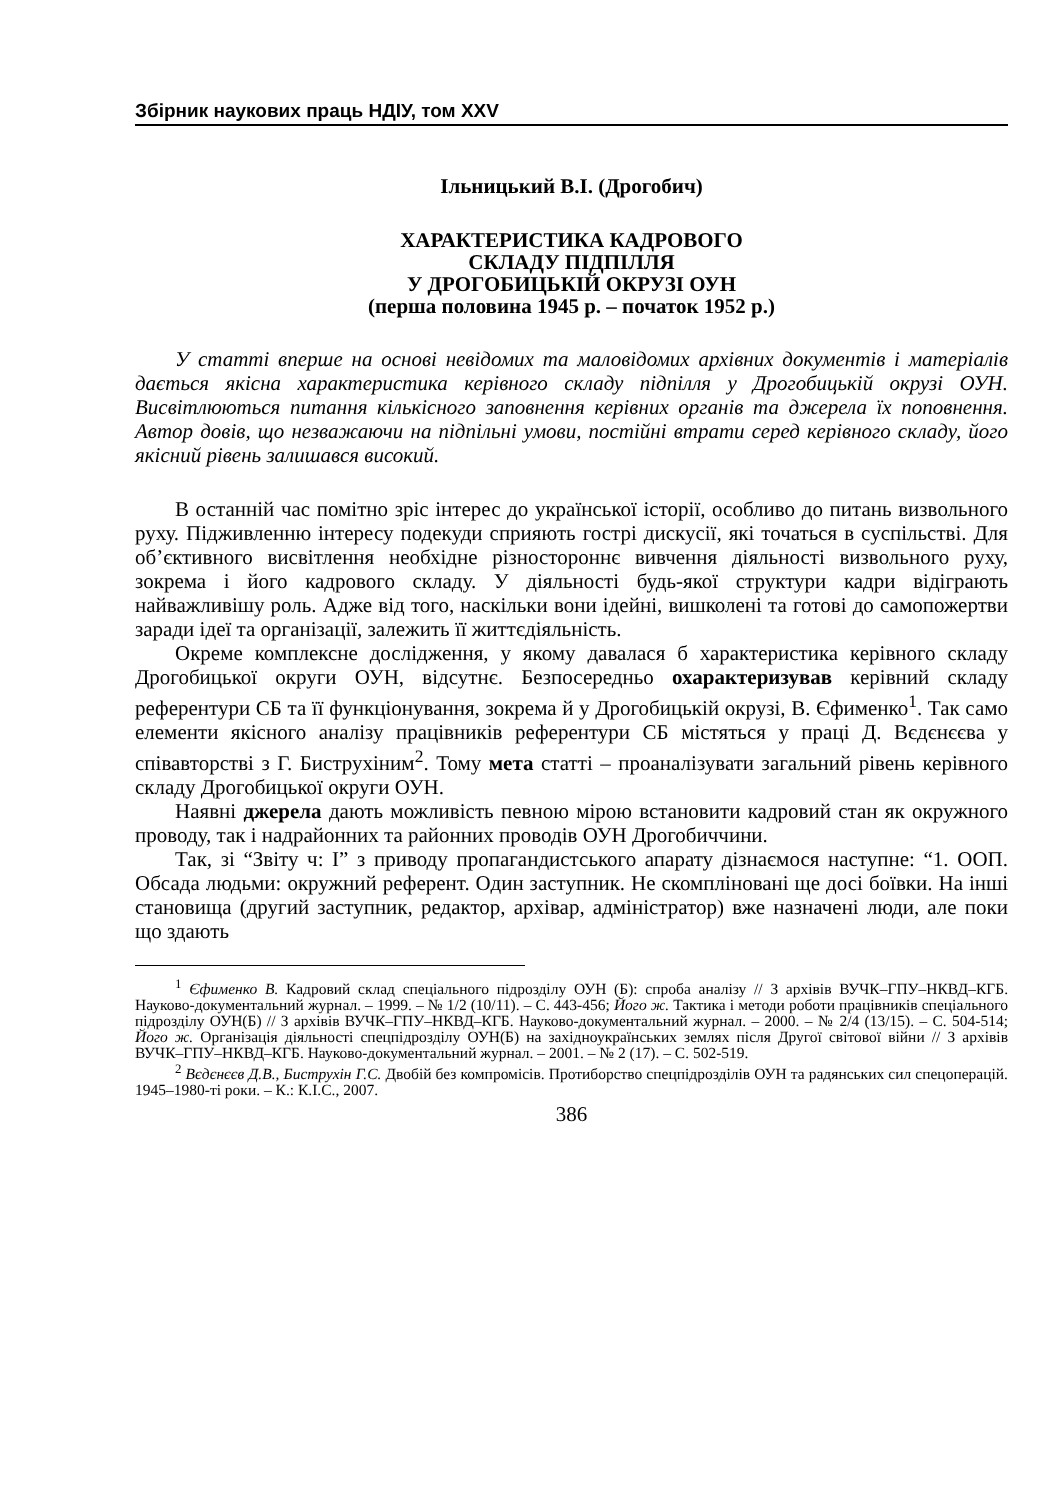Збірник наукових праць НДІУ, том XXV
Ільницький В.І. (Дрогобич)
ХАРАКТЕРИСТИКА КАДРОВОГО
СКЛАДУ ПІДПІЛЛЯ
У ДРОГОБИЦЬКІЙ ОКРУЗІ ОУН
(перша половина 1945 р. – початок 1952 р.)
У статті вперше на основі невідомих та маловідомих архівних документів і матеріалів дається якісна характеристика керівного складу підпілля у Дрогобицькій окрузі ОУН. Висвітлюються питання кількісного заповнення керівних органів та джерела їх поповнення. Автор довів, що незважаючи на підпільні умови, постійні втрати серед керівного складу, його якісний рівень залишався високий.
В останній час помітно зріс інтерес до української історії, особливо до питань визвольного руху. Підживленню інтересу подекуди сприяють гострі дискусії, які точаться в суспільстві. Для об’єктивного висвітлення необхідне різностороннє вивчення діяльності визвольного руху, зокрема і його кадрового складу. У діяльності будь-якої структури кадри відіграють найважливішу роль. Адже від того, наскільки вони ідейні, вишколені та готові до самопожертви заради ідеї та організації, залежить її життєдіяльність.
Окреме комплексне дослідження, у якому давалася б характеристика керівного складу Дрогобицької округи ОУН, відсутнє. Безпосередньо охарактеризував керівний складу референтури СБ та її функціонування, зокрема й у Дрогобицькій окрузі, В. Єфименко<sup>1</sup>. Так само елементи якісного аналізу працівників референтури СБ містяться у праці Д. Вєдєнєєва у співавторстві з Г. Биструхіним<sup>2</sup>. Тому мета статті – проаналізувати загальний рівень керівного складу Дрогобицької округи ОУН.
Наявні джерела дають можливість певною мірою встановити кадровий стан як окружного проводу, так і надрайонних та районних проводів ОУН Дрогобиччини.
Так, зі “Звіту ч: І” з приводу пропагандистського апарату дізнаємося наступне: “1. ООП. Обсада людьми: окружний референт. Один заступник. Не скомпліновані ще досі боївки. На інші становища (другий заступник, редактор, архівар, адміністратор) вже назначені люди, але поки що здають
<sup>1</sup> Єфименко В. Кадровий склад спеціального підрозділу ОУН (Б): спроба аналізу // З архівів ВУЧК–ГПУ–НКВД–КГБ. Науково-документальний журнал. – 1999. – № 1/2 (10/11). – С. 443-456; Його ж. Тактика і методи роботи працівників спеціального підрозділу ОУН(Б) // З архівів ВУЧК–ГПУ–НКВД–КГБ. Науково-документальний журнал. – 2000. – № 2/4 (13/15). – С. 504-514; Його ж. Організація діяльності спецпідрозділу ОУН(Б) на західноукраїнських землях після Другої світової війни // З архівів ВУЧК–ГПУ–НКВД–КГБ. Науково-документальний журнал. – 2001. – № 2 (17). – С. 502-519.
<sup>2</sup> Вєдєнєєв Д.В., Биструхін Г.С. Двобій без компромісів. Протиборство спецпідрозділів ОУН та радянських сил спецоперацій. 1945–1980-ті роки. – К.: К.І.С., 2007.
386